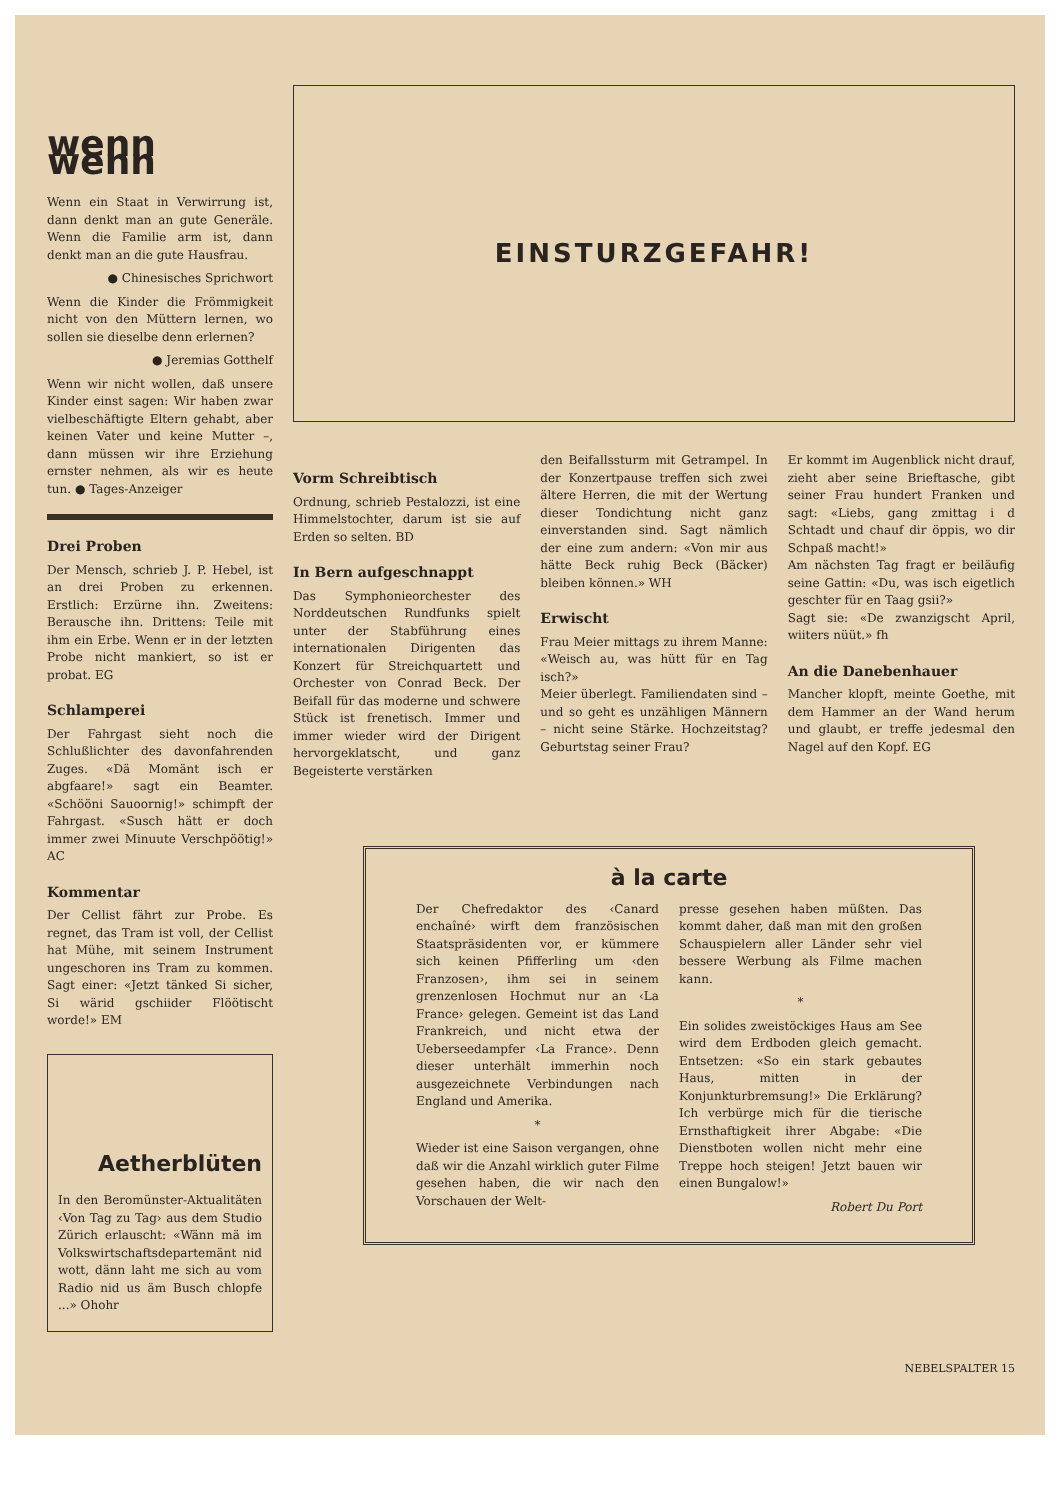wenn wenn
Wenn ein Staat in Verwirrung ist, dann denkt man an gute Generäle. Wenn die Familie arm ist, dann denkt man an die gute Hausfrau.
● Chinesisches Sprichwort
Wenn die Kinder die Frömmigkeit nicht von den Müttern lernen, wo sollen sie dieselbe denn erlernen?
● Jeremias Gotthelf
Wenn wir nicht wollen, daß unsere Kinder einst sagen: Wir haben zwar vielbeschäftigte Eltern gehabt, aber keinen Vater und keine Mutter –, dann müssen wir ihre Erziehung ernster nehmen, als wir es heute tun. ● Tages-Anzeiger
Drei Proben
Der Mensch, schrieb J. P. Hebel, ist an drei Proben zu erkennen. Erstlich: Erzürne ihn. Zweitens: Berausche ihn. Drittens: Teile mit ihm ein Erbe. Wenn er in der letzten Probe nicht mankiert, so ist er probat. EG
Schlamperei
Der Fahrgast sieht noch die Schlußlichter des davonfahrenden Zuges. «Dä Momänt isch er abgfaare!» sagt ein Beamter. «Schööni Sauoornig!» schimpft der Fahrgast. «Susch hätt er doch immer zwei Minuute Verschpöötig!» AC
Kommentar
Der Cellist fährt zur Probe. Es regnet, das Tram ist voll, der Cellist hat Mühe, mit seinem Instrument ungeschoren ins Tram zu kommen. Sagt einer: «Jetzt tänked Si sicher, Si wärid gschiider Flöötischt worde!» EM
Aetherblüten
In den Beromünster-Aktualitäten ‹Von Tag zu Tag› aus dem Studio Zürich erlauscht: «Wänn mä im Volkswirtschaftsdepartemänt nid wott, dänn laht me sich au vom Radio nid us äm Busch chlopfe ...» Ohohr
EINSTURZGEFAHR!
Vorm Schreibtisch
Ordnung, schrieb Pestalozzi, ist eine Himmelstochter, darum ist sie auf Erden so selten. BD
In Bern aufgeschnappt
Das Symphonieorchester des Norddeutschen Rundfunks spielt unter der Stabführung eines internationalen Dirigenten das Konzert für Streichquartett und Orchester von Conrad Beck. Der Beifall für das moderne und schwere Stück ist frenetisch. Immer und immer wieder wird der Dirigent hervorgeklatscht, und ganz Begeisterte verstärken
den Beifallssturm mit Getrampel. In der Konzertpause treffen sich zwei ältere Herren, die mit der Wertung dieser Tondichtung nicht ganz einverstanden sind. Sagt nämlich der eine zum andern: «Von mir aus hätte Beck ruhig Beck (Bäcker) bleiben können.» WH
Erwischt
Frau Meier mittags zu ihrem Manne: «Weisch au, was hütt für en Tag isch?»
Meier überlegt. Familiendaten sind – und so geht es unzähligen Männern – nicht seine Stärke. Hochzeitstag? Geburtstag seiner Frau?
Er kommt im Augenblick nicht drauf, zieht aber seine Brieftasche, gibt seiner Frau hundert Franken und sagt: «Liebs, gang zmittag i d Schtadt und chauf dir öppis, wo dir Schpaß macht!»
Am nächsten Tag fragt er beiläufig seine Gattin: «Du, was isch eigetlich geschter für en Taag gsii?»
Sagt sie: «De zwanzigscht April, wiiters nüüt.» fh
An die Danebenhauer
Mancher klopft, meinte Goethe, mit dem Hammer an der Wand herum und glaubt, er treffe jedesmal den Nagel auf den Kopf. EG
à la carte
Der Chefredaktor des ‹Canard enchaîné› wirft dem französischen Staatspräsidenten vor, er kümmere sich keinen Pfifferling um ‹den Franzosen›, ihm sei in seinem grenzenlosen Hochmut nur an ‹La France› gelegen. Gemeint ist das Land Frankreich, und nicht etwa der Ueberseedampfer ‹La France›. Denn dieser unterhält immerhin noch ausgezeichnete Verbindungen nach England und Amerika.
*
Wieder ist eine Saison vergangen, ohne daß wir die Anzahl wirklich guter Filme gesehen haben, die wir nach den Vorschauen der Welt-
presse gesehen haben müßten. Das kommt daher, daß man mit den großen Schauspielern aller Länder sehr viel bessere Werbung als Filme machen kann.
*
Ein solides zweistöckiges Haus am See wird dem Erdboden gleich gemacht. Entsetzen: «So ein stark gebautes Haus, mitten in der Konjunkturbremsung!» Die Erklärung? Ich verbürge mich für die tierische Ernsthaftigkeit ihrer Abgabe: «Die Dienstboten wollen nicht mehr eine Treppe hoch steigen! Jetzt bauen wir einen Bungalow!»
Robert Du Port
NEBELSPALTER 15